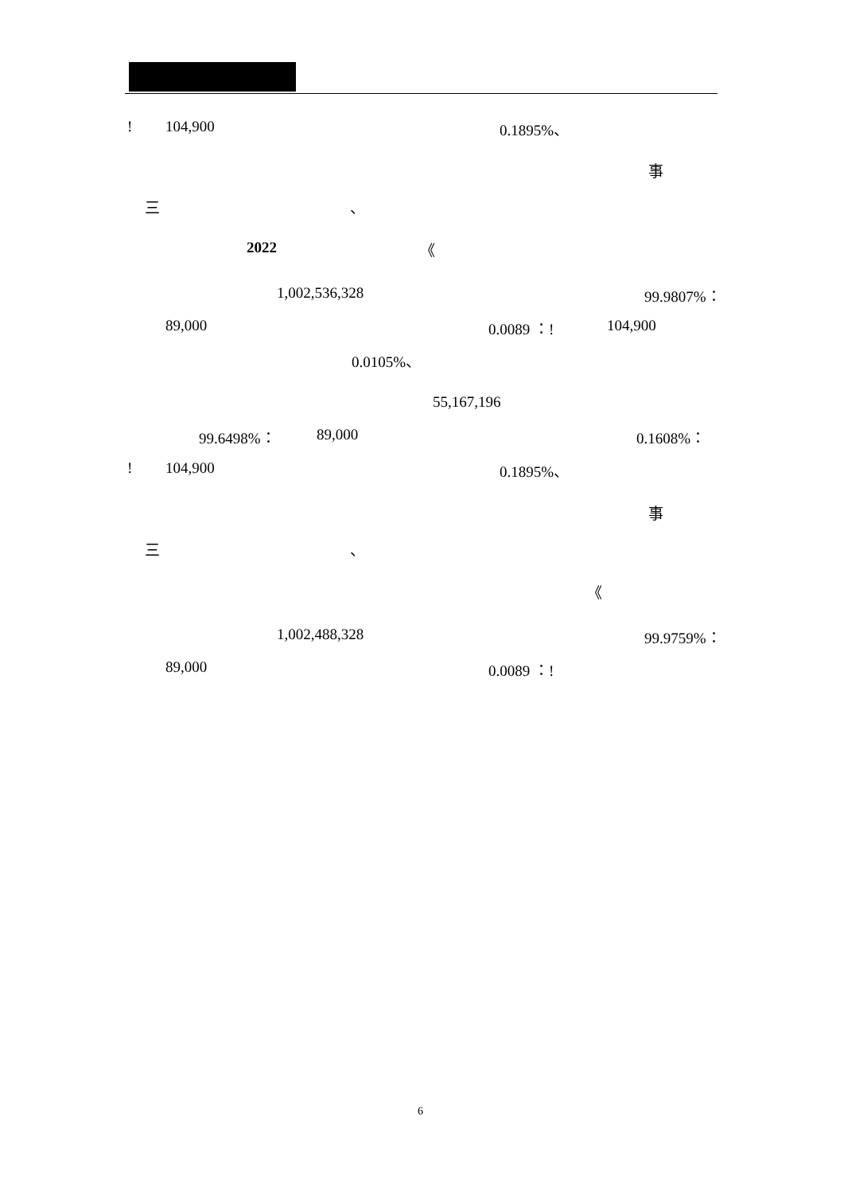! 104,900 0.1895%、
事
三 、
2022 《
1,002,536,328 99.9807%：
89,000 0.0089 ：! 104,900
0.0105%、
55,167,196
99.6498%： 89,000 0.1608%：
! 104,900 0.1895%、
事
三 、
《
1,002,488,328 99.9759%：
89,000 0.0089 ：!
6